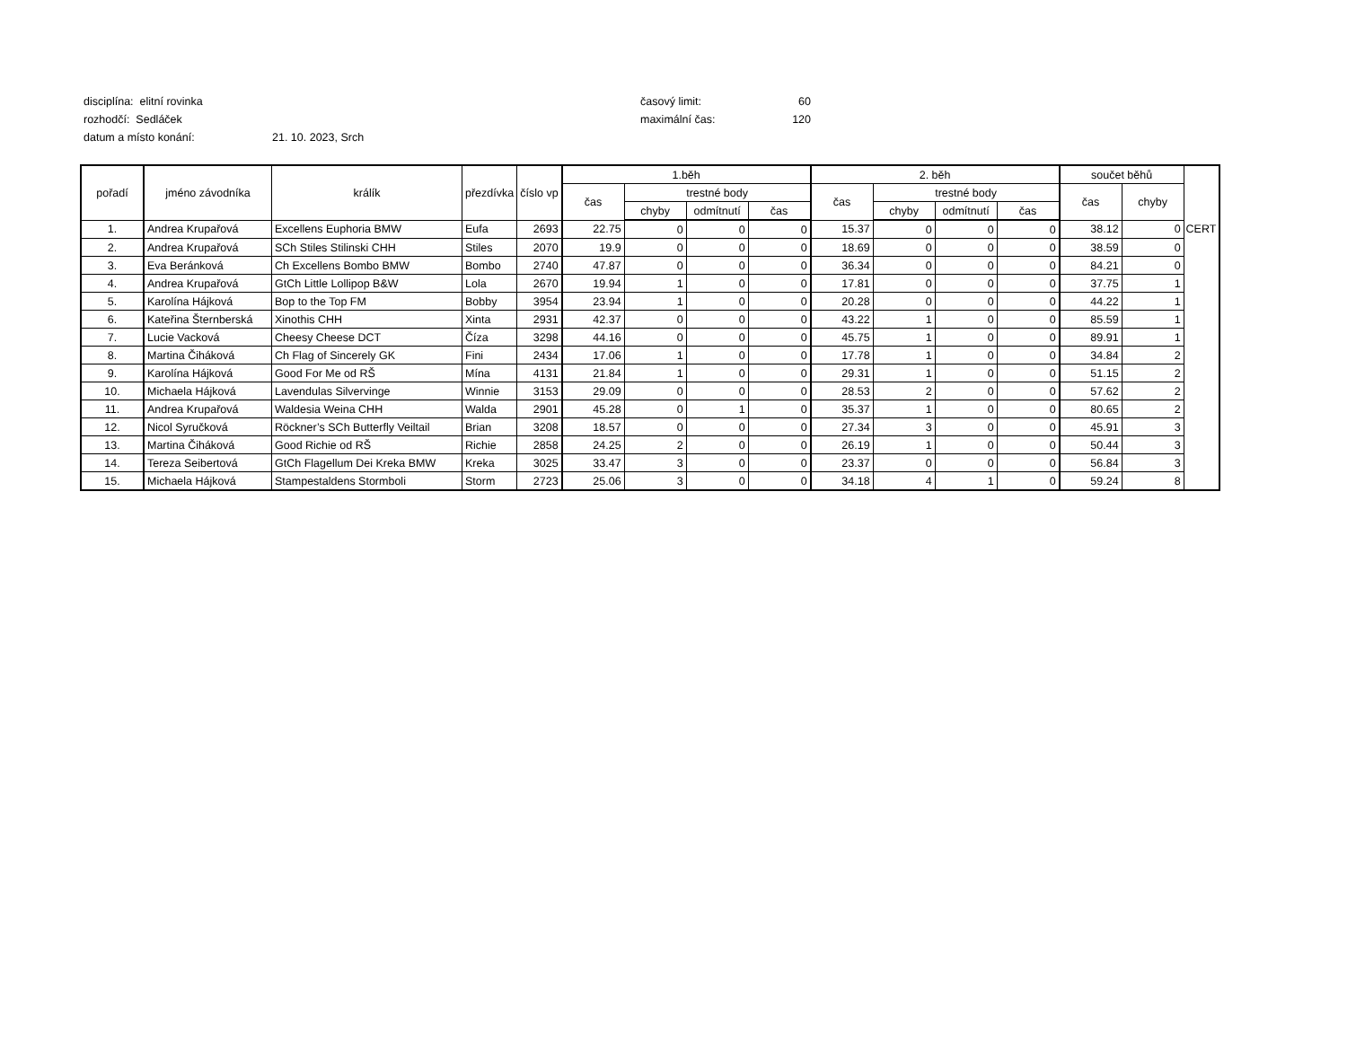disciplína: elitní rovinka časový limit: 60
rozhodčí: Sedláček maximální čas: 120
datum a místo konání: 21. 10. 2023, Srch
| pořadí | jméno závodníka | králík | přezdívka | číslo vp | 1.běh | | | | 2. běh | | | | součet běhů | | |
| --- | --- | --- | --- | --- | --- | --- | --- | --- | --- | --- | --- | --- | --- | --- | --- |
| | | | | | čas | trestné body | | | čas | trestné body | | | čas | chyby | |
| | | | | | | chyby | odmítnutí | čas | | chyby | odmítnutí | čas | | | |
| 1. | Andrea Krupařová | Excellens Euphoria BMW | Eufa | 2693 | 22.75 | 0 | 0 | 0 | 15.37 | 0 | 0 | 0 | 38.12 | 0 | CERT |
| 2. | Andrea Krupařová | SCh Stiles Stilinski CHH | Stiles | 2070 | 19.9 | 0 | 0 | 0 | 18.69 | 0 | 0 | 0 | 38.59 | 0 | |
| 3. | Eva Beránková | Ch Excellens Bombo BMW | Bombo | 2740 | 47.87 | 0 | 0 | 0 | 36.34 | 0 | 0 | 0 | 84.21 | 0 | |
| 4. | Andrea Krupařová | GtCh Little Lollipop B&W | Lola | 2670 | 19.94 | 1 | 0 | 0 | 17.81 | 0 | 0 | 0 | 37.75 | 1 | |
| 5. | Karolína Hájková | Bop to the Top FM | Bobby | 3954 | 23.94 | 1 | 0 | 0 | 20.28 | 0 | 0 | 0 | 44.22 | 1 | |
| 6. | Kateřina Šternberská | Xinothis CHH | Xinta | 2931 | 42.37 | 0 | 0 | 0 | 43.22 | 1 | 0 | 0 | 85.59 | 1 | |
| 7. | Lucie Vacková | Cheesy Cheese DCT | Číza | 3298 | 44.16 | 0 | 0 | 0 | 45.75 | 1 | 0 | 0 | 89.91 | 1 | |
| 8. | Martina Čiháková | Ch Flag of Sincerely GK | Fini | 2434 | 17.06 | 1 | 0 | 0 | 17.78 | 1 | 0 | 0 | 34.84 | 2 | |
| 9. | Karolína Hájková | Good For Me od RŠ | Mína | 4131 | 21.84 | 1 | 0 | 0 | 29.31 | 1 | 0 | 0 | 51.15 | 2 | |
| 10. | Michaela Hájková | Lavendulas Silvervinge | Winnie | 3153 | 29.09 | 0 | 0 | 0 | 28.53 | 2 | 0 | 0 | 57.62 | 2 | |
| 11. | Andrea Krupařová | Waldesia Weina CHH | Walda | 2901 | 45.28 | 0 | 1 | 0 | 35.37 | 1 | 0 | 0 | 80.65 | 2 | |
| 12. | Nicol Syručková | Röckner’s SCh Butterfly Veiltail | Brian | 3208 | 18.57 | 0 | 0 | 0 | 27.34 | 3 | 0 | 0 | 45.91 | 3 | |
| 13. | Martina Čiháková | Good Richie od RŠ | Richie | 2858 | 24.25 | 2 | 0 | 0 | 26.19 | 1 | 0 | 0 | 50.44 | 3 | |
| 14. | Tereza Seibertová | GtCh Flagellum Dei Kreka BMW | Kreka | 3025 | 33.47 | 3 | 0 | 0 | 23.37 | 0 | 0 | 0 | 56.84 | 3 | |
| 15. | Michaela Hájková | Stampestaldens Stormboli | Storm | 2723 | 25.06 | 3 | 0 | 0 | 34.18 | 4 | 1 | 0 | 59.24 | 8 | |